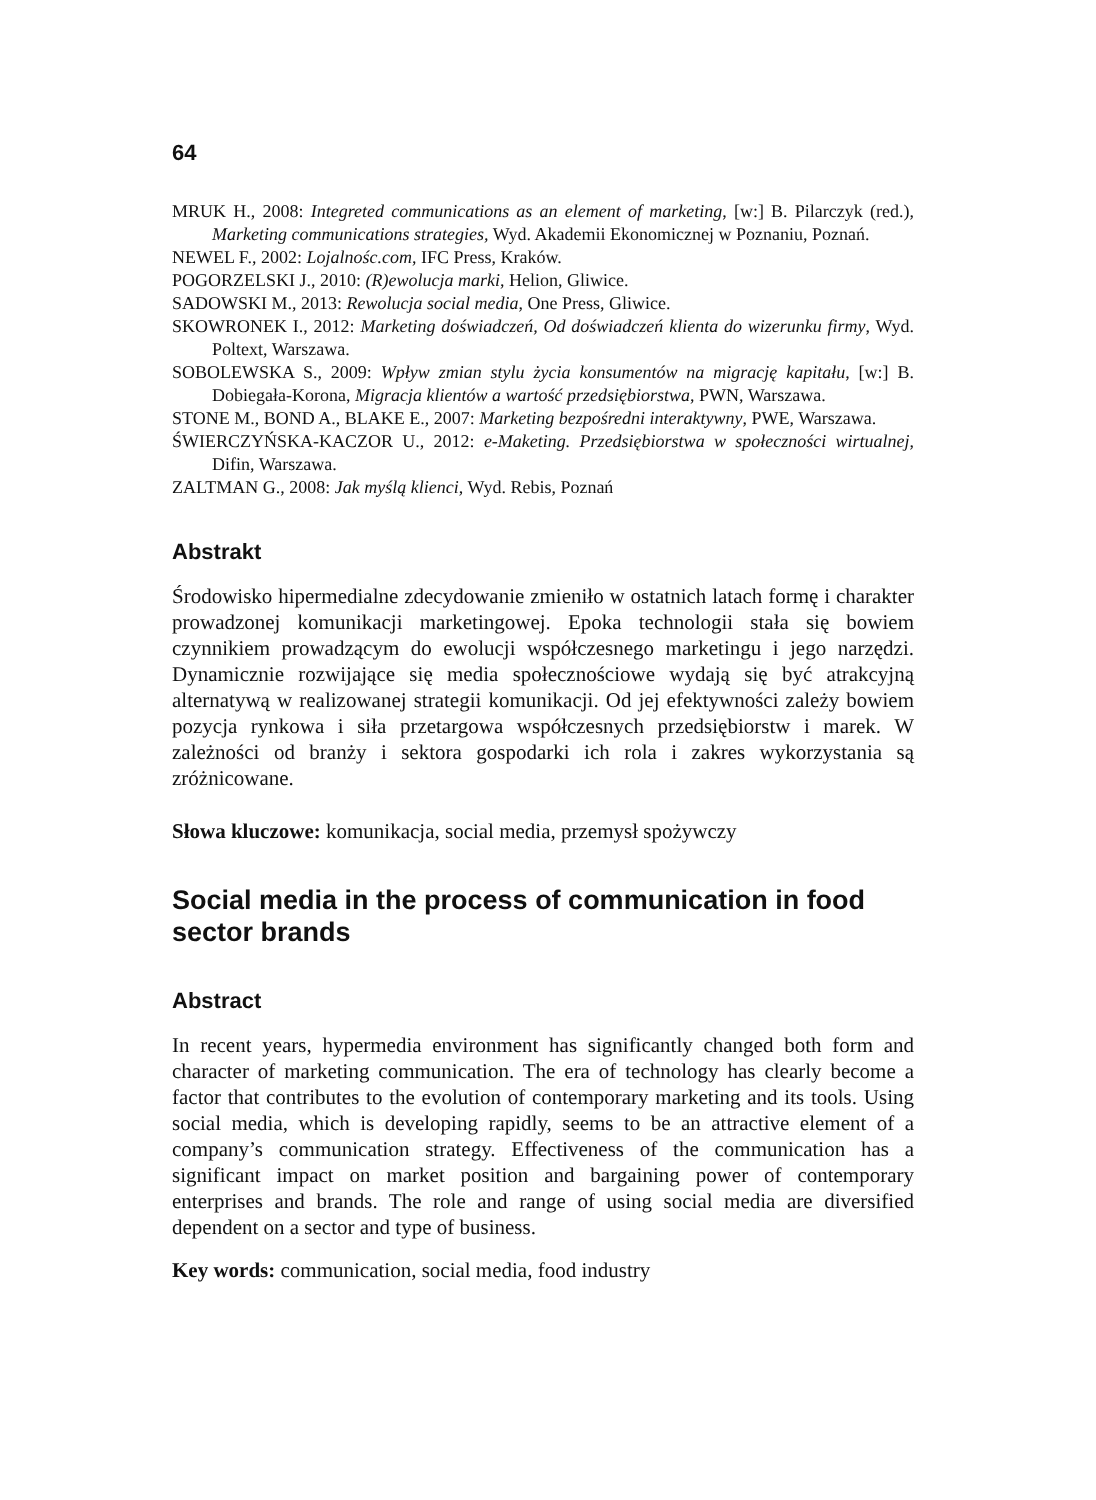64
MRUK H., 2008: Integreted communications as an element of marketing, [w:] B. Pilarczyk (red.), Marketing communications strategies, Wyd. Akademii Ekonomicznej w Poznaniu, Poznań.
NEWEL F., 2002: Lojalnośc.com, IFC Press, Kraków.
POGORZELSKI J., 2010: (R)ewolucja marki, Helion, Gliwice.
SADOWSKI M., 2013: Rewolucja social media, One Press, Gliwice.
SKOWRONEK I., 2012: Marketing doświadczeń, Od doświadczeń klienta do wizerunku firmy, Wyd. Poltext, Warszawa.
SOBOLEWSKA S., 2009: Wpływ zmian stylu życia konsumentów na migrację kapitału, [w:] B. Dobiegała-Korona, Migracja klientów a wartość przedsiębiorstwa, PWN, Warszawa.
STONE M., BOND A., BLAKE E., 2007: Marketing bezpośredni interaktywny, PWE, Warszawa.
ŚWIERCZYŃSKA-KACZOR U., 2012: e-Maketing. Przedsiębiorstwa w społeczności wirtualnej, Difin, Warszawa.
ZALTMAN G., 2008: Jak myślą klienci, Wyd. Rebis, Poznań
Abstrakt
Środowisko hipermedialne zdecydowanie zmieniło w ostatnich latach formę i charakter prowadzonej komunikacji marketingowej. Epoka technologii stała się bowiem czynnikiem prowadzącym do ewolucji współczesnego marketingu i jego narzędzi. Dynamicznie rozwijające się media społecznościowe wydają się być atrakcyjną alternatywą w realizowanej strategii komunikacji. Od jej efektywności zależy bowiem pozycja rynkowa i siła przetargowa współczesnych przedsiębiorstw i marek. W zależności od branży i sektora gospodarki ich rola i zakres wykorzystania są zróżnicowane.
Słowa kluczowe: komunikacja, social media, przemysł spożywczy
Social media in the process of communication in food sector brands
Abstract
In recent years, hypermedia environment has significantly changed both form and character of marketing communication. The era of technology has clearly become a factor that contributes to the evolution of contemporary marketing and its tools. Using social media, which is developing rapidly, seems to be an attractive element of a company’s communication strategy. Effectiveness of the communication has a significant impact on market position and bargaining power of contemporary enterprises and brands. The role and range of using social media are diversified dependent on a sector and type of business.
Key words: communication, social media, food industry